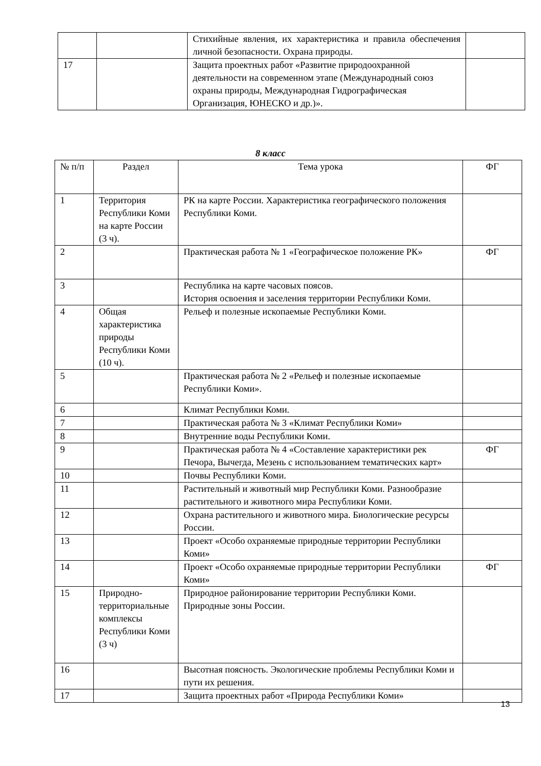| | | Стихийные явления, их характеристика и правила обеспечения личной безопасности. Охрана природы. | |
| 17 | | Защита проектных работ «Развитие природоохранной деятельности на современном этапе (Международный союз охраны природы, Международная Гидрографическая Организация, ЮНЕСКО и др.)». | |
8 класс
| № п/п | Раздел | Тема урока | ФГ |
| --- | --- | --- | --- |
| 1 | Территория Республики Коми на карте России (3 ч). | РК на карте России. Характеристика географического положения Республики Коми. | |
| 2 | | Практическая работа № 1 «Географическое положение РК» | ФГ |
| 3 | | Республика на карте часовых поясов. История освоения и заселения территории Республики Коми. | |
| 4 | Общая характеристика природы Республики Коми (10 ч). | Рельеф и полезные ископаемые Республики Коми. | |
| 5 | | Практическая работа № 2 «Рельеф и полезные ископаемые Республики Коми». | |
| 6 | | Климат Республики Коми. | |
| 7 | | Практическая работа № 3 «Климат Республики Коми» | |
| 8 | | Внутренние воды Республики Коми. | |
| 9 | | Практическая работа № 4 «Составление характеристики рек Печора, Вычегда, Мезень с использованием тематических карт» | ФГ |
| 10 | | Почвы Республики Коми. | |
| 11 | | Растительный и животный мир Республики Коми. Разнообразие растительного и животного мира Республики Коми. | |
| 12 | | Охрана растительного и животного мира. Биологические ресурсы России. | |
| 13 | | Проект «Особо охраняемые природные территории Республики Коми» | |
| 14 | | Проект «Особо охраняемые природные территории Республики Коми» | ФГ |
| 15 | Природно-территориальные комплексы Республики Коми (3 ч) | Природное районирование территории Республики Коми. Природные зоны России. | |
| 16 | | Высотная поясность. Экологические проблемы Республики Коми и пути их решения. | |
| 17 | | Защита проектных работ «Природа Республики Коми» | |
13